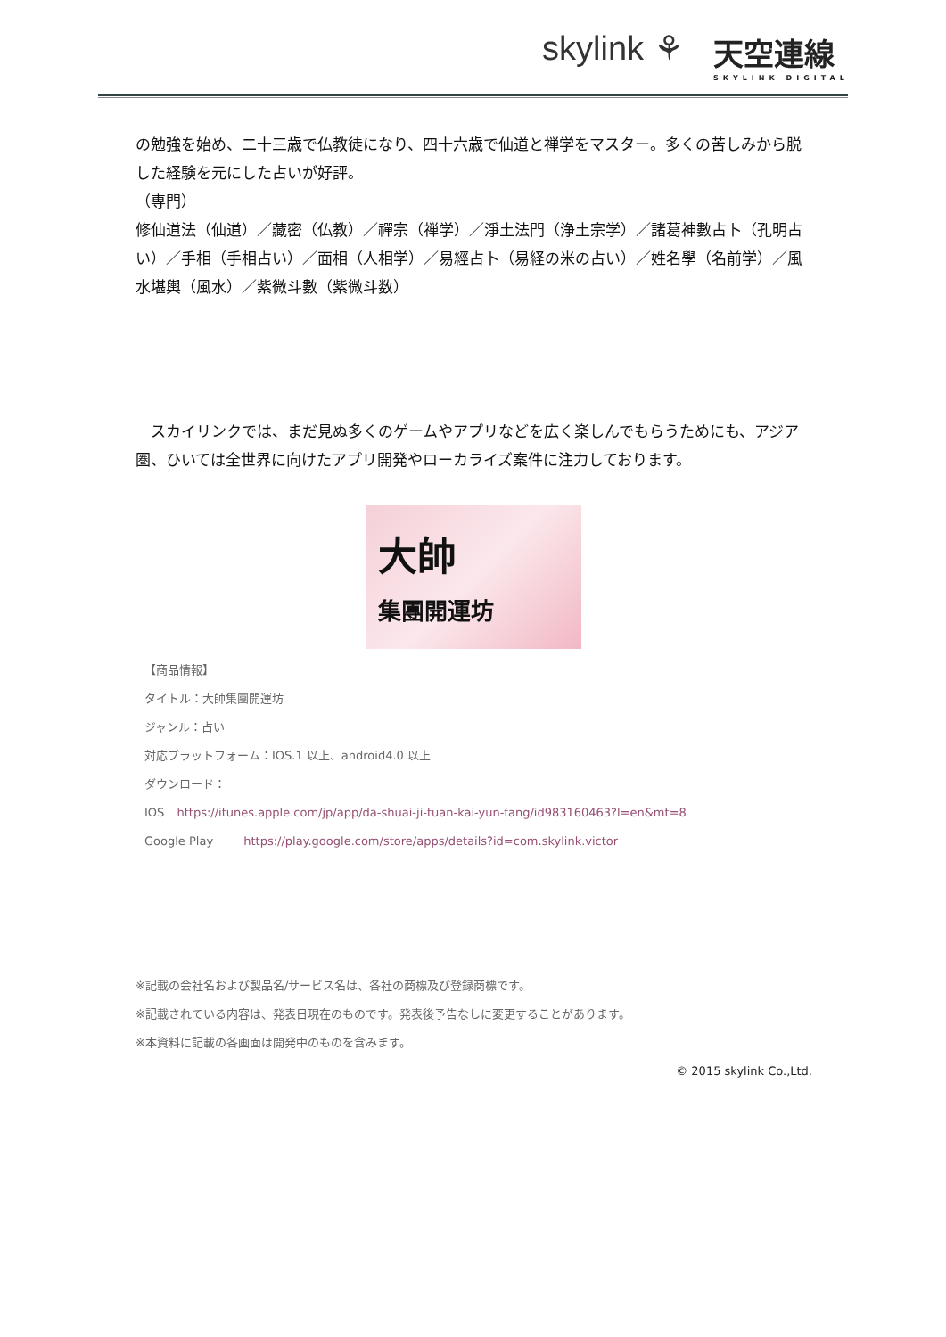skylink ⚘ 天空連線
SKYLINK DIGITAL
の勉強を始め、二十三歳で仏教徒になり、四十六歳で仙道と禅学をマスター。多くの苦しみから脱した経験を元にした占いが好評。
（専門）
修仙道法（仙道）／藏密（仏教）／禪宗（禅学）／淨土法門（浄土宗学）／諸葛神數占卜（孔明占い）／手相（手相占い）／面相（人相学）／易經占卜（易経の米の占い）／姓名學（名前学）／風水堪輿（風水）／紫微斗數（紫微斗数）
　スカイリンクでは、まだ見ぬ多くのゲームやアプリなどを広く楽しんでもらうためにも、アジア圏、ひいては全世界に向けたアプリ開発やローカライズ案件に注力しております。
大帥
集團開運坊
【商品情報】
タイトル：大帥集團開運坊
ジャンル：占い
対応プラットフォーム：IOS.1 以上、android4.0 以上
ダウンロード：
IOS https://itunes.apple.com/jp/app/da-shuai-ji-tuan-kai-yun-fang/id983160463?l=en&mt=8
Google Play https://play.google.com/store/apps/details?id=com.skylink.victor
※記載の会社名および製品名/サービス名は、各社の商標及び登録商標です。
※記載されている内容は、発表日現在のものです。発表後予告なしに変更することがあります。
※本資料に記載の各画面は開発中のものを含みます。
© 2015 skylink Co.,Ltd.